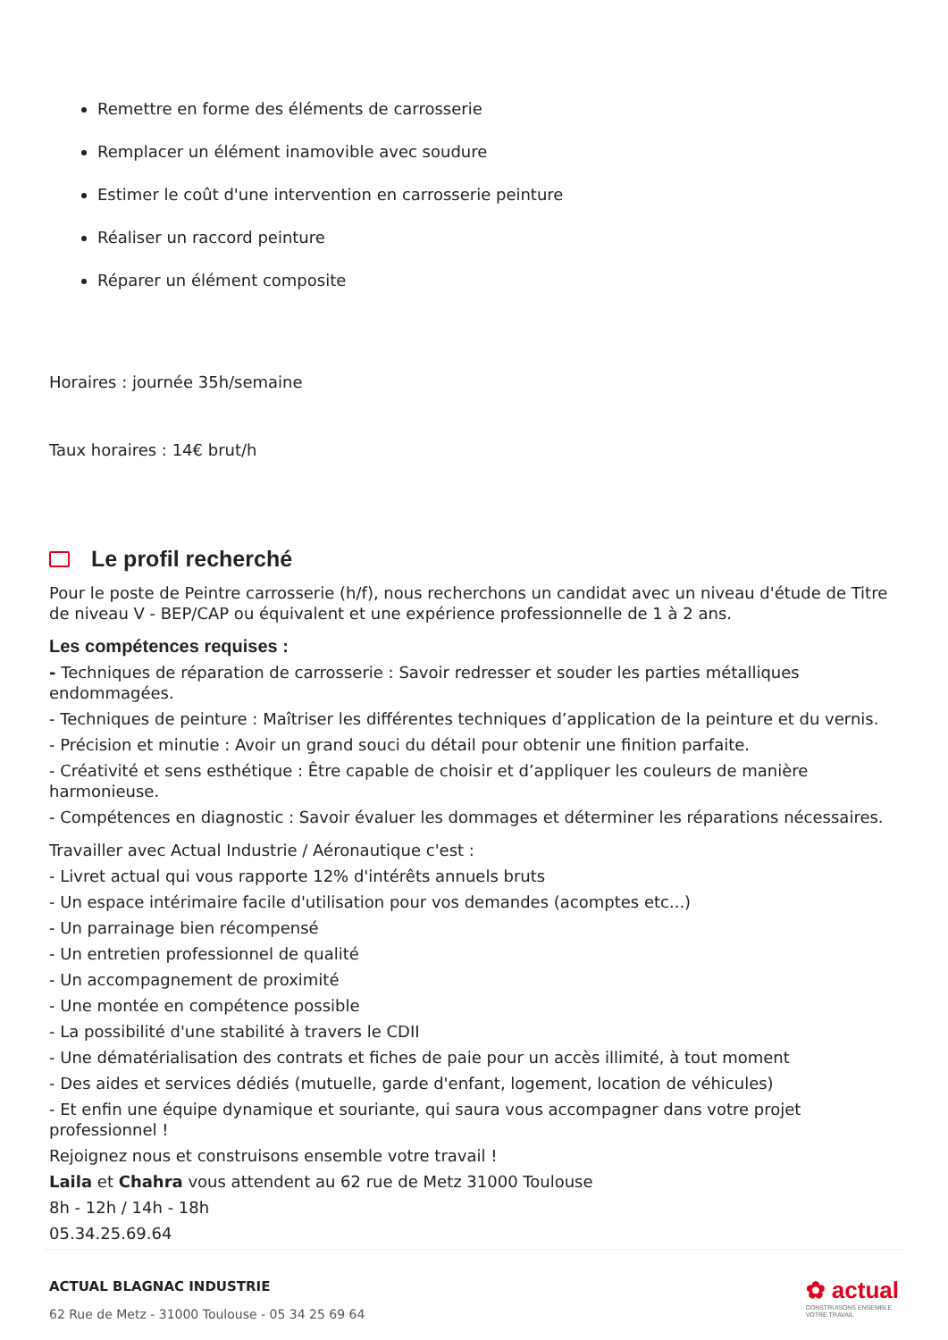Remettre en forme des éléments de carrosserie
Remplacer un élément inamovible avec soudure
Estimer le coût d'une intervention en carrosserie peinture
Réaliser un raccord peinture
Réparer un élément composite
Horaires : journée 35h/semaine
Taux horaires : 14€ brut/h
Le profil recherché
Pour le poste de Peintre carrosserie (h/f), nous recherchons un candidat avec un niveau d'étude de Titre de niveau V - BEP/CAP ou équivalent et une expérience professionnelle de 1 à 2 ans.
Les compétences requises :
- Techniques de réparation de carrosserie : Savoir redresser et souder les parties métalliques endommagées.
- Techniques de peinture : Maîtriser les différentes techniques d’application de la peinture et du vernis.
- Précision et minutie : Avoir un grand souci du détail pour obtenir une finition parfaite.
- Créativité et sens esthétique : Être capable de choisir et d’appliquer les couleurs de manière harmonieuse.
- Compétences en diagnostic : Savoir évaluer les dommages et déterminer les réparations nécessaires.
Travailler avec Actual Industrie / Aéronautique c'est :
- Livret actual qui vous rapporte 12% d'intérêts annuels bruts
- Un espace intérimaire facile d'utilisation pour vos demandes (acomptes etc...)
- Un parrainage bien récompensé
- Un entretien professionnel de qualité
- Un accompagnement de proximité
- Une montée en compétence possible
- La possibilité d'une stabilité à travers le CDII
- Une dématérialisation des contrats et fiches de paie pour un accès illimité, à tout moment
- Des aides et services dédiés (mutuelle, garde d'enfant, logement, location de véhicules)
- Et enfin une équipe dynamique et souriante, qui saura vous accompagner dans votre projet professionnel !
Rejoignez nous et construisons ensemble votre travail !
Laila et Chahra vous attendent au 62 rue de Metz 31000 Toulouse
8h - 12h / 14h - 18h
05.34.25.69.64
ACTUAL BLAGNAC INDUSTRIE
62 Rue de Metz - 31000 Toulouse - 05 34 25 69 64
✿ actual
CONSTRUISONS ENSEMBLE
VOTRE TRAVAIL